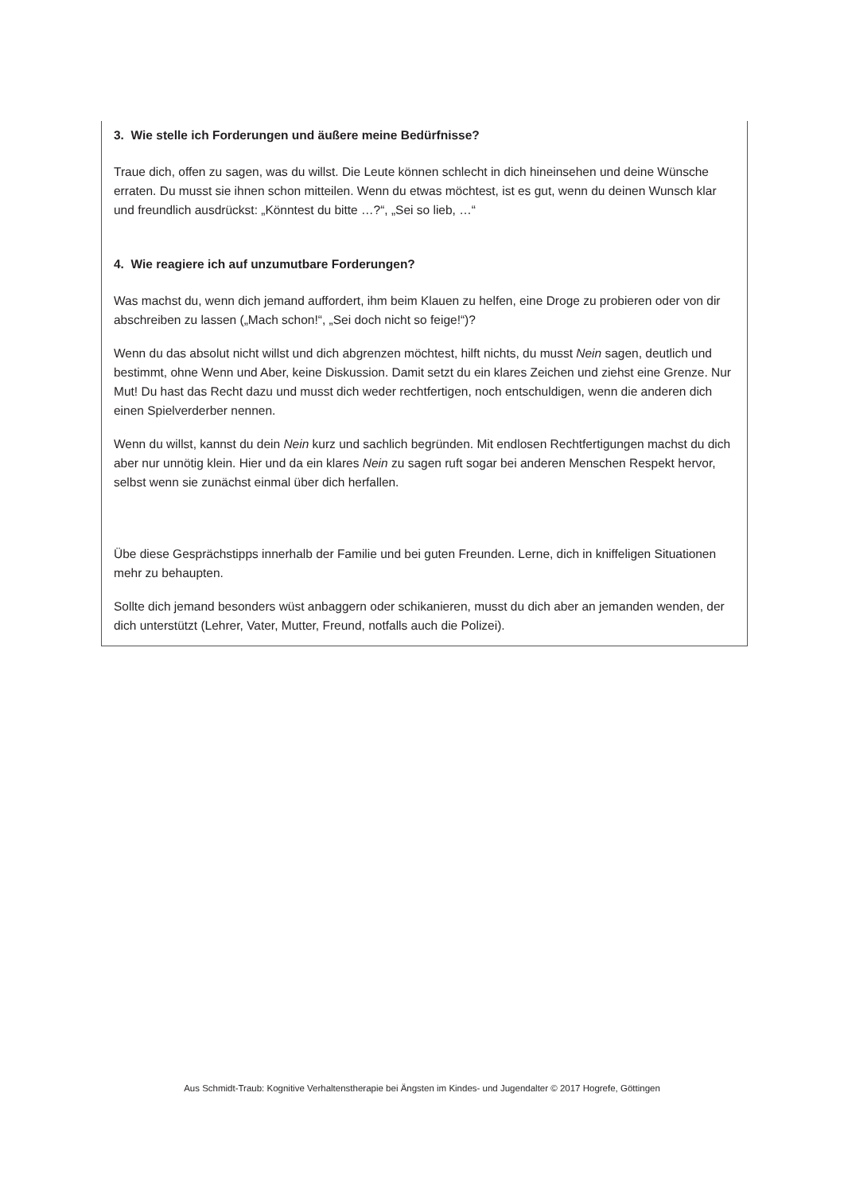3. Wie stelle ich Forderungen und äußere meine Bedürfnisse?
Traue dich, offen zu sagen, was du willst. Die Leute können schlecht in dich hineinsehen und deine Wünsche erraten. Du musst sie ihnen schon mitteilen. Wenn du etwas möchtest, ist es gut, wenn du deinen Wunsch klar und freundlich ausdrückst: „Könntest du bitte …?“, „Sei so lieb, …“
4. Wie reagiere ich auf unzumutbare Forderungen?
Was machst du, wenn dich jemand auffordert, ihm beim Klauen zu helfen, eine Droge zu probieren oder von dir abschreiben zu lassen („Mach schon!“, „Sei doch nicht so feige!“)?
Wenn du das absolut nicht willst und dich abgrenzen möchtest, hilft nichts, du musst Nein sagen, deutlich und bestimmt, ohne Wenn und Aber, keine Diskussion. Damit setzt du ein klares Zeichen und ziehst eine Grenze. Nur Mut! Du hast das Recht dazu und musst dich weder rechtfertigen, noch entschuldigen, wenn die anderen dich einen Spielverderber nennen.
Wenn du willst, kannst du dein Nein kurz und sachlich begründen. Mit endlosen Rechtfertigungen machst du dich aber nur unnötig klein. Hier und da ein klares Nein zu sagen ruft sogar bei anderen Menschen Respekt hervor, selbst wenn sie zunächst einmal über dich herfallen.
Übe diese Gesprächstipps innerhalb der Familie und bei guten Freunden. Lerne, dich in kniffeligen Situationen mehr zu behaupten.
Sollte dich jemand besonders wüst anbaggern oder schikanieren, musst du dich aber an jemanden wenden, der dich unterstützt (Lehrer, Vater, Mutter, Freund, notfalls auch die Polizei).
Aus Schmidt-Traub: Kognitive Verhaltenstherapie bei Ängsten im Kindes- und Jugendalter © 2017 Hogrefe, Göttingen